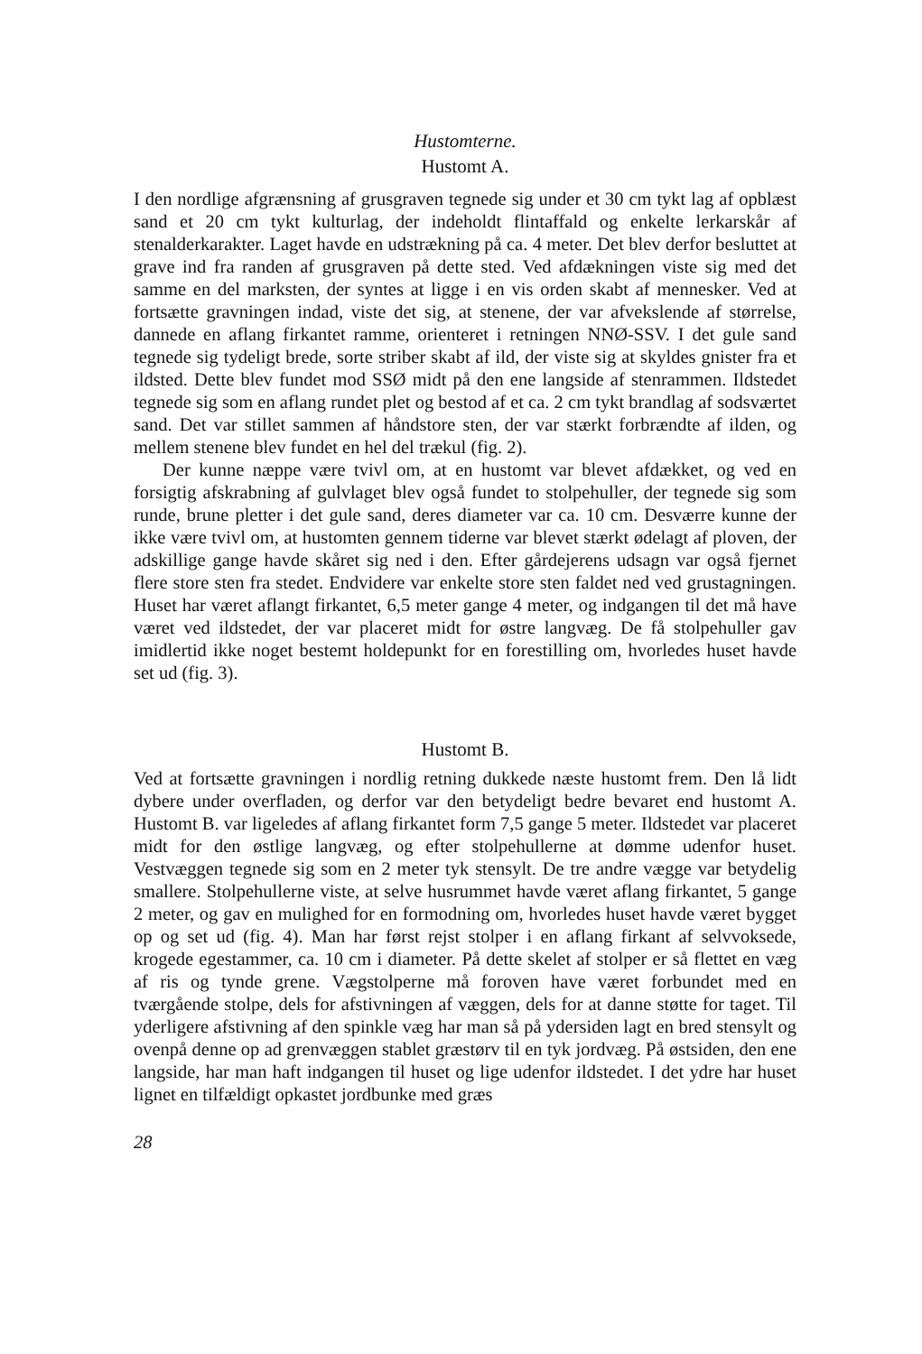Hustomterne.
Hustomt A.
I den nordlige afgrænsning af grusgraven tegnede sig under et 30 cm tykt lag af opblæst sand et 20 cm tykt kulturlag, der indeholdt flintaffald og enkelte lerkarskår af stenalderkarakter. Laget havde en udstrækning på ca. 4 meter. Det blev derfor besluttet at grave ind fra randen af grusgraven på dette sted. Ved afdækningen viste sig med det samme en del marksten, der syntes at ligge i en vis orden skabt af mennesker. Ved at fortsætte gravningen indad, viste det sig, at stenene, der var afvekslende af størrelse, dannede en aflang firkantet ramme, orienteret i retningen NNØ-SSV. I det gule sand tegnede sig tydeligt brede, sorte striber skabt af ild, der viste sig at skyldes gnister fra et ildsted. Dette blev fundet mod SSØ midt på den ene langside af stenrammen. Ildstedet tegnede sig som en aflang rundet plet og bestod af et ca. 2 cm tykt brandlag af sodsværtet sand. Det var stillet sammen af håndstore sten, der var stærkt forbrændte af ilden, og mellem stenene blev fundet en hel del trækul (fig. 2).
Der kunne næppe være tvivl om, at en hustomt var blevet afdækket, og ved en forsigtig afskrabning af gulvlaget blev også fundet to stolpehuller, der tegnede sig som runde, brune pletter i det gule sand, deres diameter var ca. 10 cm. Desværre kunne der ikke være tvivl om, at hustomten gennem tiderne var blevet stærkt ødelagt af ploven, der adskillige gange havde skåret sig ned i den. Efter gårdejerens udsagn var også fjernet flere store sten fra stedet. Endvidere var enkelte store sten faldet ned ved grustagningen. Huset har været aflangt firkantet, 6,5 meter gange 4 meter, og indgangen til det må have været ved ildstedet, der var placeret midt for østre langvæg. De få stolpehuller gav imidlertid ikke noget bestemt holdepunkt for en forestilling om, hvorledes huset havde set ud (fig. 3).
Hustomt B.
Ved at fortsætte gravningen i nordlig retning dukkede næste hustomt frem. Den lå lidt dybere under overfladen, og derfor var den betydeligt bedre bevaret end hustomt A. Hustomt B. var ligeledes af aflang firkantet form 7,5 gange 5 meter. Ildstedet var placeret midt for den østlige langvæg, og efter stolpehullerne at dømme udenfor huset. Vestvæggen tegnede sig som en 2 meter tyk stensylt. De tre andre vægge var betydelig smallere. Stolpehullerne viste, at selve husrummet havde været aflang firkantet, 5 gange 2 meter, og gav en mulighed for en formodning om, hvorledes huset havde været bygget op og set ud (fig. 4). Man har først rejst stolper i en aflang firkant af selvvoksede, krogede egestammer, ca. 10 cm i diameter. På dette skelet af stolper er så flettet en væg af ris og tynde grene. Vægstolperne må foroven have været forbundet med en tværgående stolpe, dels for afstivningen af væggen, dels for at danne støtte for taget. Til yderligere afstivning af den spinkle væg har man så på ydersiden lagt en bred stensylt og ovenpå denne op ad grenvæggen stablet græstørv til en tyk jordvæg. På østsiden, den ene langside, har man haft indgangen til huset og lige udenfor ildstedet. I det ydre har huset lignet en tilfældigt opkastet jordbunke med græs
28